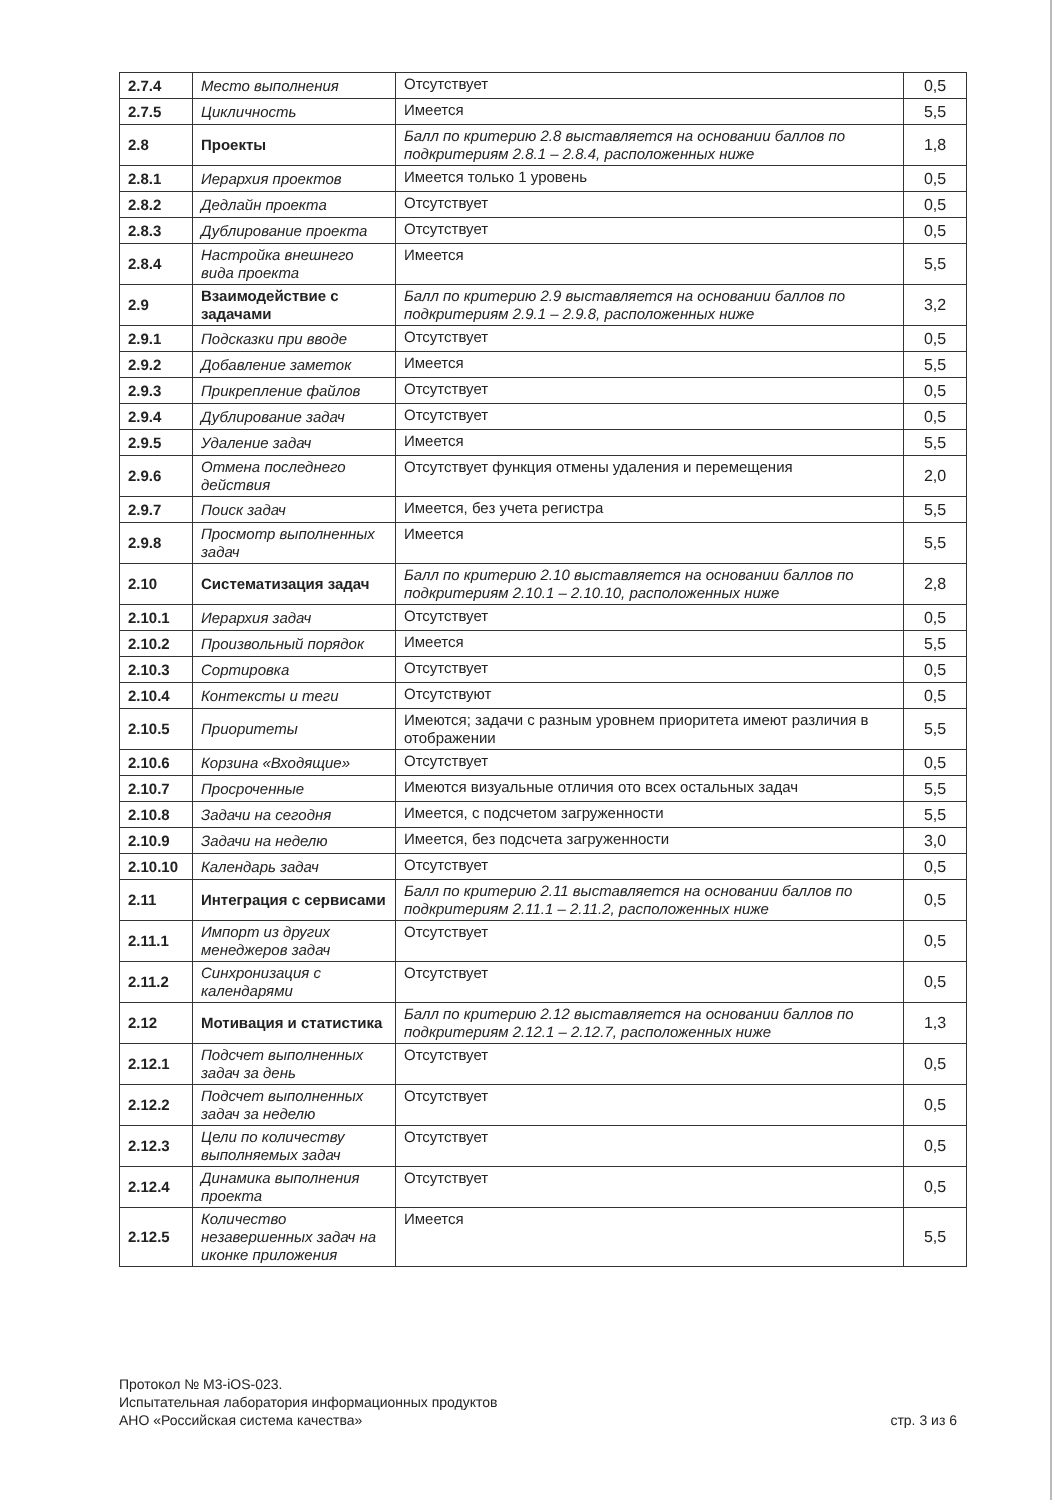| 2.7.4 | Место выполнения | Отсутствует | 0,5 |
| 2.7.5 | Цикличность | Имеется | 5,5 |
| 2.8 | Проекты | Балл по критерию 2.8 выставляется на основании баллов по подкритериям 2.8.1 – 2.8.4, расположенных ниже | 1,8 |
| 2.8.1 | Иерархия проектов | Имеется только 1 уровень | 0,5 |
| 2.8.2 | Дедлайн проекта | Отсутствует | 0,5 |
| 2.8.3 | Дублирование проекта | Отсутствует | 0,5 |
| 2.8.4 | Настройка внешнего вида проекта | Имеется | 5,5 |
| 2.9 | Взаимодействие с задачами | Балл по критерию 2.9 выставляется на основании баллов по подкритериям 2.9.1 – 2.9.8, расположенных ниже | 3,2 |
| 2.9.1 | Подсказки при вводе | Отсутствует | 0,5 |
| 2.9.2 | Добавление заметок | Имеется | 5,5 |
| 2.9.3 | Прикрепление файлов | Отсутствует | 0,5 |
| 2.9.4 | Дублирование задач | Отсутствует | 0,5 |
| 2.9.5 | Удаление задач | Имеется | 5,5 |
| 2.9.6 | Отмена последнего действия | Отсутствует функция отмены удаления и перемещения | 2,0 |
| 2.9.7 | Поиск задач | Имеется, без учета регистра | 5,5 |
| 2.9.8 | Просмотр выполненных задач | Имеется | 5,5 |
| 2.10 | Систематизация задач | Балл по критерию 2.10 выставляется на основании баллов по подкритериям 2.10.1 – 2.10.10, расположенных ниже | 2,8 |
| 2.10.1 | Иерархия задач | Отсутствует | 0,5 |
| 2.10.2 | Произвольный порядок | Имеется | 5,5 |
| 2.10.3 | Сортировка | Отсутствует | 0,5 |
| 2.10.4 | Контексты и теги | Отсутствуют | 0,5 |
| 2.10.5 | Приоритеты | Имеются; задачи с разным уровнем приоритета имеют различия в отображении | 5,5 |
| 2.10.6 | Корзина «Входящие» | Отсутствует | 0,5 |
| 2.10.7 | Просроченные | Имеются визуальные отличия ото всех остальных задач | 5,5 |
| 2.10.8 | Задачи на сегодня | Имеется, с подсчетом загруженности | 5,5 |
| 2.10.9 | Задачи на неделю | Имеется, без подсчета загруженности | 3,0 |
| 2.10.10 | Календарь задач | Отсутствует | 0,5 |
| 2.11 | Интеграция с сервисами | Балл по критерию 2.11 выставляется на основании баллов по подкритериям 2.11.1 – 2.11.2, расположенных ниже | 0,5 |
| 2.11.1 | Импорт из других менеджеров задач | Отсутствует | 0,5 |
| 2.11.2 | Синхронизация с календарями | Отсутствует | 0,5 |
| 2.12 | Мотивация и статистика | Балл по критерию 2.12 выставляется на основании баллов по подкритериям 2.12.1 – 2.12.7, расположенных ниже | 1,3 |
| 2.12.1 | Подсчет выполненных задач за день | Отсутствует | 0,5 |
| 2.12.2 | Подсчет выполненных задач за неделю | Отсутствует | 0,5 |
| 2.12.3 | Цели по количеству выполняемых задач | Отсутствует | 0,5 |
| 2.12.4 | Динамика выполнения проекта | Отсутствует | 0,5 |
| 2.12.5 | Количество незавершенных задач на иконке приложения | Имеется | 5,5 |
Протокол № М3-iOS-023.
Испытательная лаборатория информационных продуктов
АНО «Российская система качества»
стр. 3 из 6